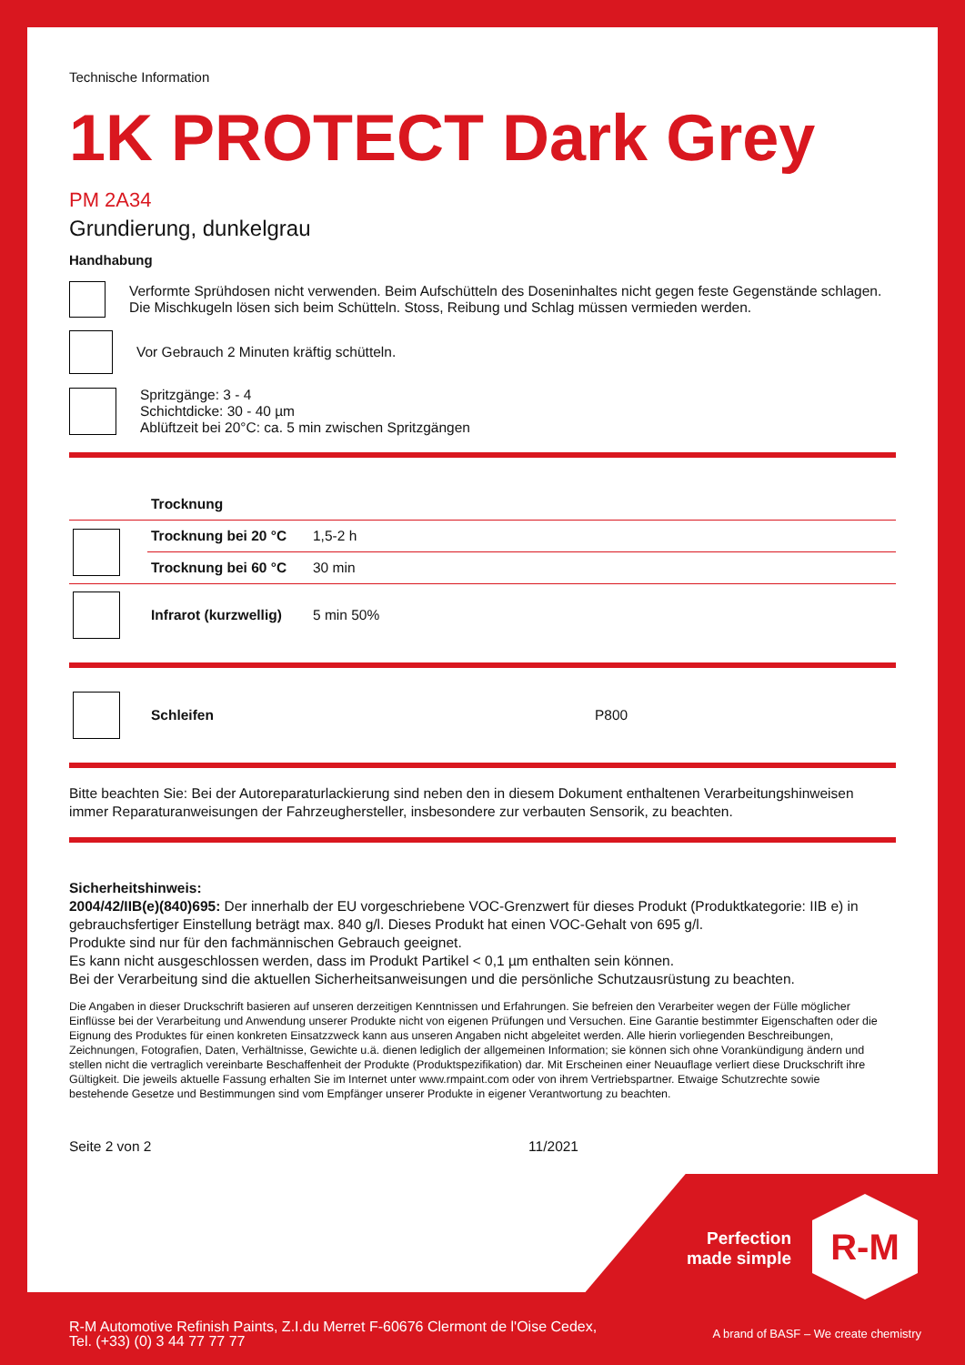Technische Information
1K PROTECT Dark Grey
PM 2A34
Grundierung, dunkelgrau
Handhabung
Verformte Sprühdosen nicht verwenden. Beim Aufschütteln des Doseninhaltes nicht gegen feste Gegenstände schlagen. Die Mischkugeln lösen sich beim Schütteln. Stoss, Reibung und Schlag müssen vermieden werden.
Vor Gebrauch 2 Minuten kräftig schütteln.
Spritzgänge: 3 - 4
Schichtdicke: 30 - 40 µm
Ablüftzeit bei 20°C: ca. 5 min zwischen Spritzgängen
| | Trocknung | |
| | Trocknung bei 20 °C | 1,5-2 h |
| | Trocknung bei 60 °C | 30 min |
| | Infrarot (kurzwellig) | 5 min 50% |
| | Schleifen | P800 |
Bitte beachten Sie: Bei der Autoreparaturlackierung sind neben den in diesem Dokument enthaltenen Verarbeitungshinweisen immer Reparaturanweisungen der Fahrzeughersteller, insbesondere zur verbauten Sensorik, zu beachten.
Sicherheitshinweis:
2004/42/IIB(e)(840)695: Der innerhalb der EU vorgeschriebene VOC-Grenzwert für dieses Produkt (Produktkategorie: IIB e) in gebrauchsfertiger Einstellung beträgt max. 840 g/l. Dieses Produkt hat einen VOC-Gehalt von 695 g/l.
Produkte sind nur für den fachmännischen Gebrauch geeignet.
Es kann nicht ausgeschlossen werden, dass im Produkt Partikel < 0,1 µm enthalten sein können.
Bei der Verarbeitung sind die aktuellen Sicherheitsanweisungen und die persönliche Schutzausrüstung zu beachten.
Die Angaben in dieser Druckschrift basieren auf unseren derzeitigen Kenntnissen und Erfahrungen. Sie befreien den Verarbeiter wegen der Fülle möglicher Einflüsse bei der Verarbeitung und Anwendung unserer Produkte nicht von eigenen Prüfungen und Versuchen. Eine Garantie bestimmter Eigenschaften oder die Eignung des Produktes für einen konkreten Einsatzzweck kann aus unseren Angaben nicht abgeleitet werden. Alle hierin vorliegenden Beschreibungen, Zeichnungen, Fotografien, Daten, Verhältnisse, Gewichte u.ä. dienen lediglich der allgemeinen Information; sie können sich ohne Vorankündigung ändern und stellen nicht die vertraglich vereinbarte Beschaffenheit der Produkte (Produktspezifikation) dar. Mit Erscheinen einer Neuauflage verliert diese Druckschrift ihre Gültigkeit. Die jeweils aktuelle Fassung erhalten Sie im Internet unter www.rmpaint.com oder von ihrem Vertriebspartner. Etwaige Schutzrechte sowie bestehende Gesetze und Bestimmungen sind vom Empfänger unserer Produkte in eigener Verantwortung zu beachten.
Seite 2 von 2 11/2021
Perfection made simple
R-M
R-M Automotive Refinish Paints, Z.I.du Merret F-60676 Clermont de l'Oise Cedex,
Tel. (+33) (0) 3 44 77 77 77
A brand of BASF – We create chemistry